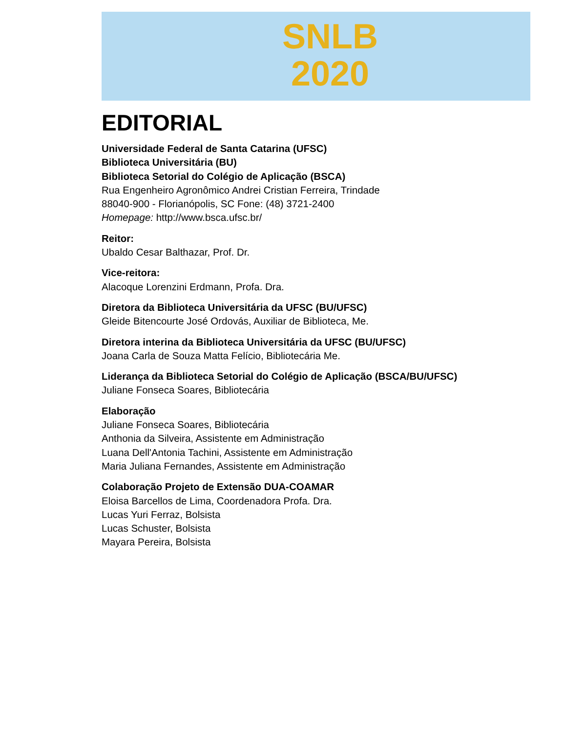SNLB
2020
EDITORIAL
Universidade Federal de Santa Catarina (UFSC)
Biblioteca Universitária (BU)
Biblioteca Setorial do Colégio de Aplicação (BSCA)
Rua Engenheiro Agronômico Andrei Cristian Ferreira, Trindade
88040-900 - Florianópolis, SC Fone: (48) 3721-2400
Homepage: http://www.bsca.ufsc.br/
Reitor:
Ubaldo Cesar Balthazar, Prof. Dr.
Vice-reitora:
Alacoque Lorenzini Erdmann, Profa. Dra.
Diretora da Biblioteca Universitária da UFSC (BU/UFSC)
Gleide Bitencourte José Ordovás, Auxiliar de Biblioteca, Me.
Diretora interina da Biblioteca Universitária da UFSC (BU/UFSC)
Joana Carla de Souza Matta Felício, Bibliotecária Me.
Liderança da Biblioteca Setorial do Colégio de Aplicação (BSCA/BU/UFSC)
Juliane Fonseca Soares, Bibliotecária
Elaboração
Juliane Fonseca Soares, Bibliotecária
Anthonia da Silveira, Assistente em Administração
Luana Dell'Antonia Tachini, Assistente em Administração
Maria Juliana Fernandes, Assistente em Administração
Colaboração Projeto de Extensão DUA-COAMAR
Eloisa Barcellos de Lima, Coordenadora Profa. Dra.
Lucas Yuri Ferraz, Bolsista
Lucas Schuster, Bolsista
Mayara Pereira, Bolsista